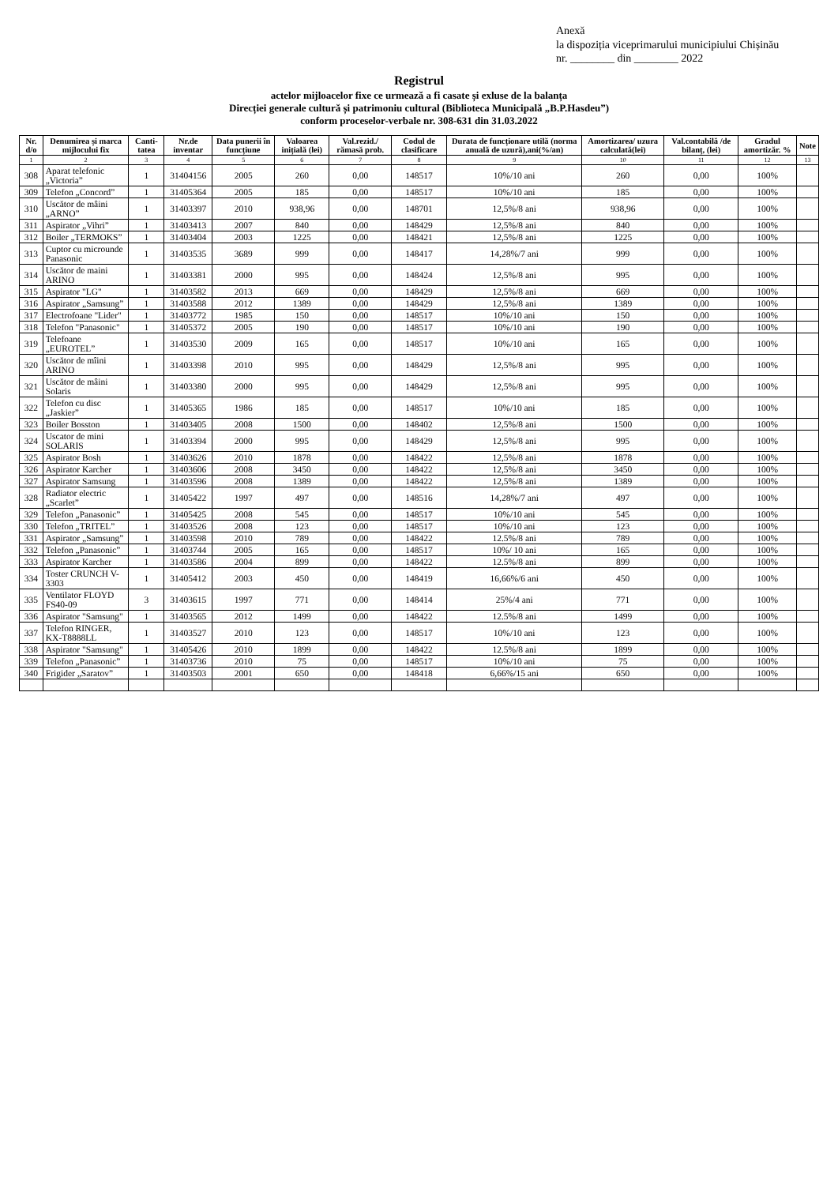Anexă
la dispoziția viceprimarului municipiului Chișinău
nr. ________ din ________ 2022
Registrul
actelor mijloacelor fixe ce urmează a fi casate și exluse de la balanța
Direcției generale cultură și patrimoniu cultural (Biblioteca Municipală „B.P.Hasdeu”)
conform proceselor-verbale nr. 308-631 din 31.03.2022
| Nr. d/o | Denumirea și marca mijlocului fix | Canti-tatea | Nr.de inventar | Data punerii în funcțiune | Valoarea inițială (lei) | Val.rezid./ rămasă prob. | Codul de clasificare | Durata de funcționare utilă (norma anuală de uzură),ani(%/an) | Amortizarea/ uzura calculată(lei) | Val.contabilă /de bilanț, (lei) | Gradul amortizăr. % | Note |
| --- | --- | --- | --- | --- | --- | --- | --- | --- | --- | --- | --- | --- |
| 1 | 2 | 3 | 4 | 5 | 6 | 7 | 8 | 9 | 10 | 11 | 12 | 13 |
| 308 | Aparat telefonic „Victoria” | 1 | 31404156 | 2005 | 260 | 0,00 | 148517 | 10%/10 ani | 260 | 0,00 | 100% | |
| 309 | Telefon „Concord” | 1 | 31405364 | 2005 | 185 | 0,00 | 148517 | 10%/10 ani | 185 | 0,00 | 100% | |
| 310 | Uscător de mâini „ARNO” | 1 | 31403397 | 2010 | 938,96 | 0,00 | 148701 | 12,5%/8 ani | 938,96 | 0,00 | 100% | |
| 311 | Aspirator „Vihri” | 1 | 31403413 | 2007 | 840 | 0,00 | 148429 | 12,5%/8 ani | 840 | 0,00 | 100% | |
| 312 | Boiler „TERMOKS” | 1 | 31403404 | 2003 | 1225 | 0,00 | 148421 | 12,5%/8 ani | 1225 | 0,00 | 100% | |
| 313 | Cuptor cu microunde Panasonic | 1 | 31403535 | 3689 | 999 | 0,00 | 148417 | 14,28%/7 ani | 999 | 0,00 | 100% | |
| 314 | Uscător de maini ARINO | 1 | 31403381 | 2000 | 995 | 0,00 | 148424 | 12,5%/8 ani | 995 | 0,00 | 100% | |
| 315 | Aspirator "LG" | 1 | 31403582 | 2013 | 669 | 0,00 | 148429 | 12,5%/8 ani | 669 | 0,00 | 100% | |
| 316 | Aspirator „Samsung” | 1 | 31403588 | 2012 | 1389 | 0,00 | 148429 | 12,5%/8 ani | 1389 | 0,00 | 100% | |
| 317 | Electrofoane "Lider" | 1 | 31403772 | 1985 | 150 | 0,00 | 148517 | 10%/10 ani | 150 | 0,00 | 100% | |
| 318 | Telefon "Panasonic" | 1 | 31405372 | 2005 | 190 | 0,00 | 148517 | 10%/10 ani | 190 | 0,00 | 100% | |
| 319 | Telefoane „EUROTEL” | 1 | 31403530 | 2009 | 165 | 0,00 | 148517 | 10%/10 ani | 165 | 0,00 | 100% | |
| 320 | Uscător de mîini ARINO | 1 | 31403398 | 2010 | 995 | 0,00 | 148429 | 12,5%/8 ani | 995 | 0,00 | 100% | |
| 321 | Uscător de mâini Solaris | 1 | 31403380 | 2000 | 995 | 0,00 | 148429 | 12,5%/8 ani | 995 | 0,00 | 100% | |
| 322 | Telefon cu disc „Jaskier” | 1 | 31405365 | 1986 | 185 | 0,00 | 148517 | 10%/10 ani | 185 | 0,00 | 100% | |
| 323 | Boiler Bosston | 1 | 31403405 | 2008 | 1500 | 0,00 | 148402 | 12,5%/8 ani | 1500 | 0,00 | 100% | |
| 324 | Uscator de mini SOLARIS | 1 | 31403394 | 2000 | 995 | 0,00 | 148429 | 12,5%/8 ani | 995 | 0,00 | 100% | |
| 325 | Aspirator Bosh | 1 | 31403626 | 2010 | 1878 | 0,00 | 148422 | 12,5%/8 ani | 1878 | 0,00 | 100% | |
| 326 | Aspirator Karcher | 1 | 31403606 | 2008 | 3450 | 0,00 | 148422 | 12,5%/8 ani | 3450 | 0,00 | 100% | |
| 327 | Aspirator Samsung | 1 | 31403596 | 2008 | 1389 | 0,00 | 148422 | 12,5%/8 ani | 1389 | 0,00 | 100% | |
| 328 | Radiator electric „Scarlet” | 1 | 31405422 | 1997 | 497 | 0,00 | 148516 | 14,28%/7 ani | 497 | 0,00 | 100% | |
| 329 | Telefon „Panasonic” | 1 | 31405425 | 2008 | 545 | 0,00 | 148517 | 10%/10 ani | 545 | 0,00 | 100% | |
| 330 | Telefon „TRITEL” | 1 | 31403526 | 2008 | 123 | 0,00 | 148517 | 10%/10 ani | 123 | 0,00 | 100% | |
| 331 | Aspirator „Samsung” | 1 | 31403598 | 2010 | 789 | 0,00 | 148422 | 12.5%/8 ani | 789 | 0,00 | 100% | |
| 332 | Telefon „Panasonic” | 1 | 31403744 | 2005 | 165 | 0,00 | 148517 | 10%/ 10 ani | 165 | 0,00 | 100% | |
| 333 | Aspirator Karcher | 1 | 31403586 | 2004 | 899 | 0,00 | 148422 | 12.5%/8 ani | 899 | 0,00 | 100% | |
| 334 | Toster CRUNCH V-3303 | 1 | 31405412 | 2003 | 450 | 0,00 | 148419 | 16,66%/6 ani | 450 | 0,00 | 100% | |
| 335 | Ventilator FLOYD FS40-09 | 3 | 31403615 | 1997 | 771 | 0,00 | 148414 | 25%/4 ani | 771 | 0,00 | 100% | |
| 336 | Aspirator "Samsung" | 1 | 31403565 | 2012 | 1499 | 0,00 | 148422 | 12.5%/8 ani | 1499 | 0,00 | 100% | |
| 337 | Telefon RINGER, KX-T8888LL | 1 | 31403527 | 2010 | 123 | 0,00 | 148517 | 10%/10 ani | 123 | 0,00 | 100% | |
| 338 | Aspirator "Samsung" | 1 | 31405426 | 2010 | 1899 | 0,00 | 148422 | 12.5%/8 ani | 1899 | 0,00 | 100% | |
| 339 | Telefon „Panasonic” | 1 | 31403736 | 2010 | 75 | 0,00 | 148517 | 10%/10 ani | 75 | 0,00 | 100% | |
| 340 | Frigider „Saratov” | 1 | 31403503 | 2001 | 650 | 0,00 | 148418 | 6,66%/15 ani | 650 | 0,00 | 100% | |